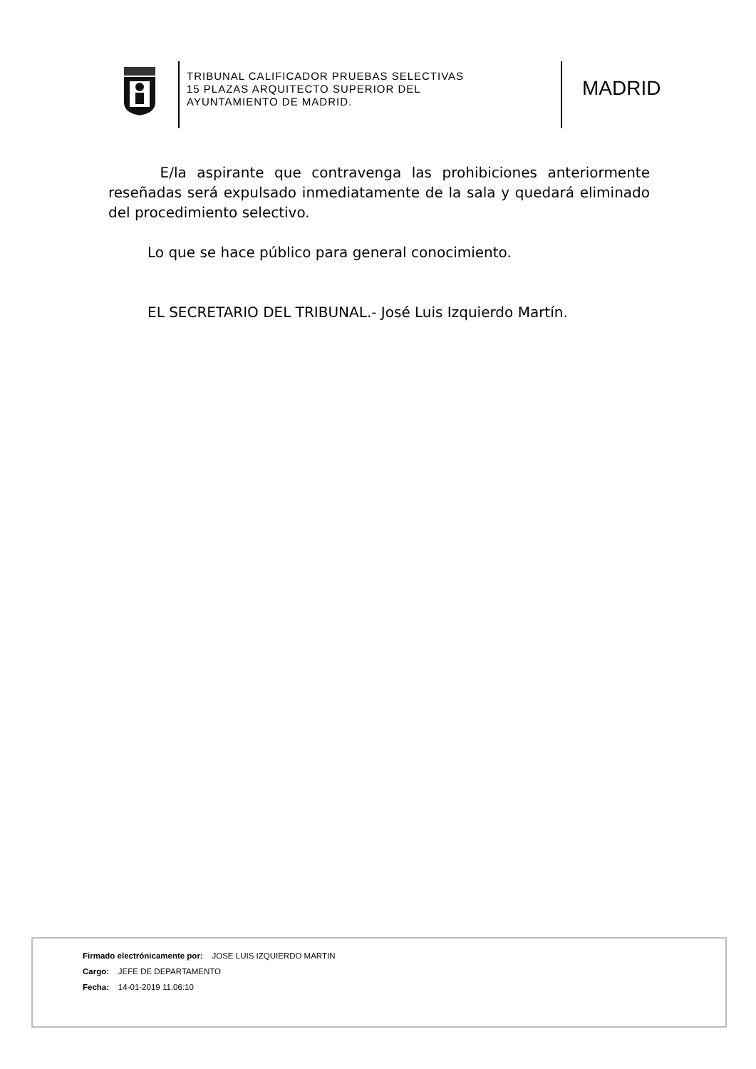TRIBUNAL CALIFICADOR PRUEBAS SELECTIVAS
15 PLAZAS ARQUITECTO SUPERIOR DEL
AYUNTAMIENTO DE MADRID.
MADRID
E/la aspirante que contravenga las prohibiciones anteriormente reseñadas será expulsado inmediatamente de la sala y quedará eliminado del procedimiento selectivo.
Lo que se hace público para general conocimiento.
EL SECRETARIO DEL TRIBUNAL.- José Luis Izquierdo Martín.
Firmado electrónicamente por: JOSE LUIS IZQUIERDO MARTIN
Cargo: JEFE DE DEPARTAMENTO
Fecha: 14-01-2019 11:06:10